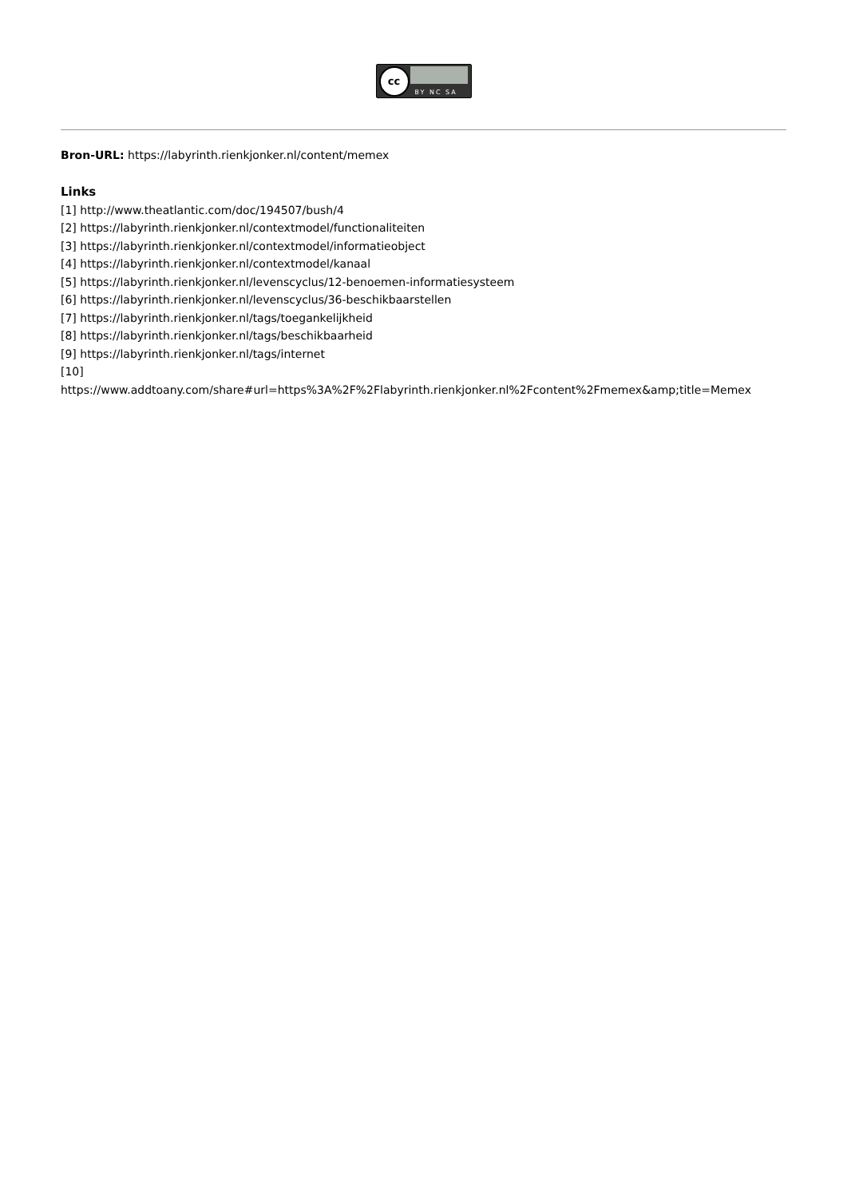cc BY NC SA
Bron-URL: https://labyrinth.rienkjonker.nl/content/memex
Links
[1] http://www.theatlantic.com/doc/194507/bush/4
[2] https://labyrinth.rienkjonker.nl/contextmodel/functionaliteiten
[3] https://labyrinth.rienkjonker.nl/contextmodel/informatieobject
[4] https://labyrinth.rienkjonker.nl/contextmodel/kanaal
[5] https://labyrinth.rienkjonker.nl/levenscyclus/12-benoemen-informatiesysteem
[6] https://labyrinth.rienkjonker.nl/levenscyclus/36-beschikbaarstellen
[7] https://labyrinth.rienkjonker.nl/tags/toegankelijkheid
[8] https://labyrinth.rienkjonker.nl/tags/beschikbaarheid
[9] https://labyrinth.rienkjonker.nl/tags/internet
[10]
https://www.addtoany.com/share#url=https%3A%2F%2Flabyrinth.rienkjonker.nl%2Fcontent%2Fmemex&amp;title=Memex